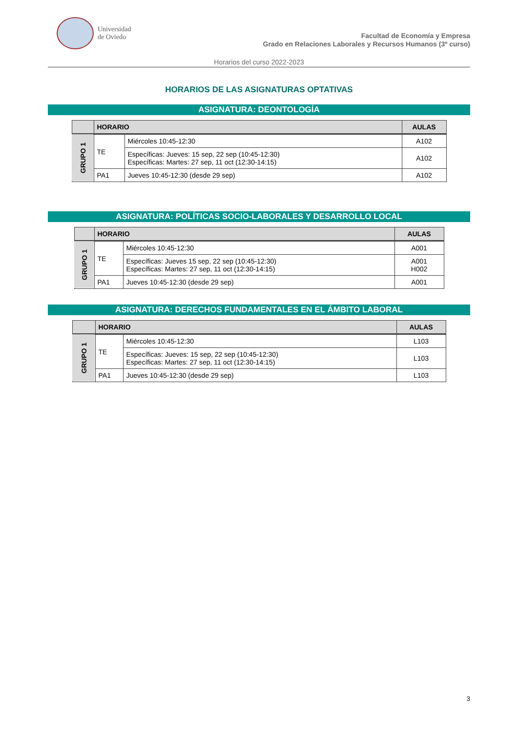Universidad
de Oviedo
Facultad de Economía y Empresa
Grado en Relaciones Laborales y Recursos Humanos (3º curso)
Horarios del curso 2022-2023
HORARIOS DE LAS ASIGNATURAS OPTATIVAS
ASIGNATURA: DEONTOLOGÍA
| | HORARIO | | AULAS |
| --- | --- | --- | --- |
| GRUPO 1 | TE | Miércoles 10:45-12:30 | A102 |
| | | Específicas: Jueves: 15 sep, 22 sep (10:45-12:30) Específicas: Martes: 27 sep, 11 oct (12:30-14:15) | A102 |
| | PA1 | Jueves 10:45-12:30 (desde 29 sep) | A102 |
ASIGNATURA: POLÍTICAS SOCIO-LABORALES Y DESARROLLO LOCAL
| | HORARIO | | AULAS |
| --- | --- | --- | --- |
| GRUPO 1 | TE | Miércoles 10:45-12:30 | A001 |
| | | Específicas: Jueves 15 sep, 22 sep (10:45-12:30) Específicas: Martes: 27 sep, 11 oct (12:30-14:15) | A001 H002 |
| | PA1 | Jueves 10:45-12:30 (desde 29 sep) | A001 |
ASIGNATURA: DERECHOS FUNDAMENTALES EN EL ÁMBITO LABORAL
| | HORARIO | | AULAS |
| --- | --- | --- | --- |
| GRUPO 1 | TE | Miércoles 10:45-12:30 | L103 |
| | | Específicas: Jueves: 15 sep, 22 sep (10:45-12:30) Específicas: Martes: 27 sep, 11 oct (12:30-14:15) | L103 |
| | PA1 | Jueves 10:45-12:30 (desde 29 sep) | L103 |
3